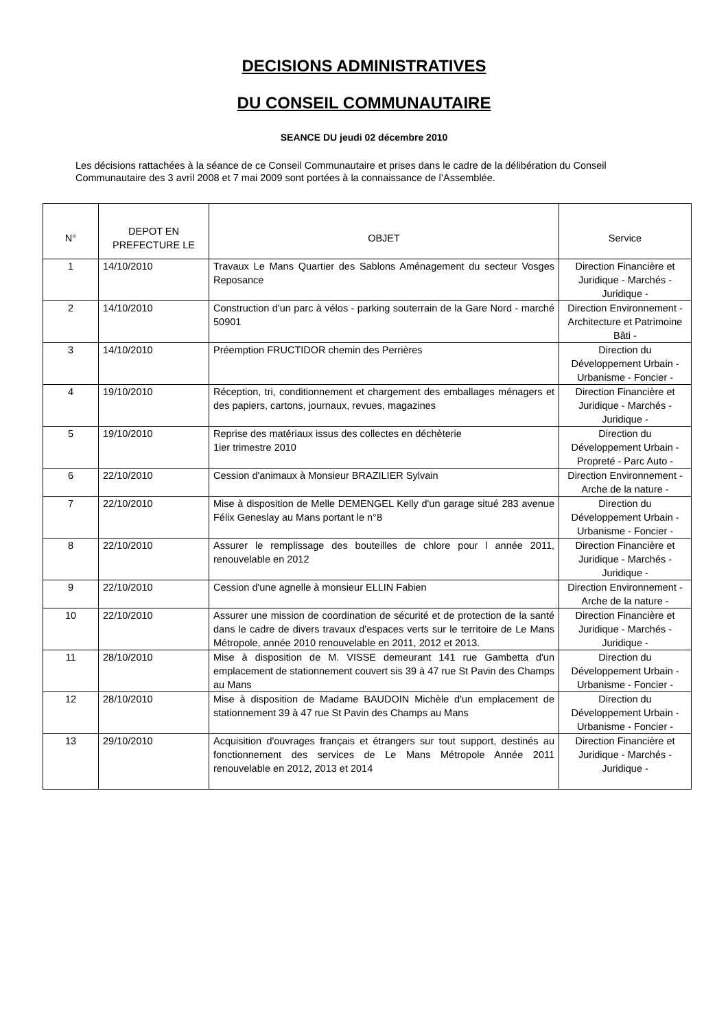DECISIONS ADMINISTRATIVES
DU CONSEIL COMMUNAUTAIRE
SEANCE DU jeudi 02 décembre 2010
Les décisions rattachées à la séance de ce Conseil Communautaire et prises dans le cadre de la délibération du Conseil Communautaire des 3 avril 2008 et 7 mai 2009 sont portées à la connaissance de l’Assemblée.
| N° | DEPOT EN PREFECTURE LE | OBJET | Service |
| --- | --- | --- | --- |
| 1 | 14/10/2010 | Travaux Le Mans Quartier des Sablons Aménagement du secteur Vosges Reposance | Direction Financière et Juridique - Marchés - Juridique - |
| 2 | 14/10/2010 | Construction d'un parc à vélos - parking souterrain de la Gare Nord - marché 50901 | Direction Environnement - Architecture et Patrimoine Bâti - |
| 3 | 14/10/2010 | Préemption FRUCTIDOR chemin des Perrières | Direction du Développement Urbain - Urbanisme - Foncier - |
| 4 | 19/10/2010 | Réception, tri, conditionnement et chargement des emballages ménagers et des papiers, cartons, journaux, revues, magazines | Direction Financière et Juridique - Marchés - Juridique - |
| 5 | 19/10/2010 | Reprise des matériaux issus des collectes en déchèterie 1ier trimestre 2010 | Direction du Développement Urbain - Propreté - Parc Auto - |
| 6 | 22/10/2010 | Cession d'animaux à Monsieur BRAZILIER Sylvain | Direction Environnement - Arche de la nature - |
| 7 | 22/10/2010 | Mise à disposition de Melle DEMENGEL Kelly d'un garage situé 283 avenue Félix Geneslay au Mans portant le n°8 | Direction du Développement Urbain - Urbanisme - Foncier - |
| 8 | 22/10/2010 | Assurer le remplissage des bouteilles de chlore pour l année 2011, renouvelable en 2012 | Direction Financière et Juridique - Marchés - Juridique - |
| 9 | 22/10/2010 | Cession d'une agnelle à monsieur ELLIN Fabien | Direction Environnement - Arche de la nature - |
| 10 | 22/10/2010 | Assurer une mission de coordination de sécurité et de protection de la santé dans le cadre de divers travaux d'espaces verts sur le territoire de Le Mans Métropole, année 2010 renouvelable en 2011, 2012 et 2013. | Direction Financière et Juridique - Marchés - Juridique - |
| 11 | 28/10/2010 | Mise à disposition de M. VISSE demeurant 141 rue Gambetta d'un emplacement de stationnement couvert sis 39 à 47 rue St Pavin des Champs au Mans | Direction du Développement Urbain - Urbanisme - Foncier - |
| 12 | 28/10/2010 | Mise à disposition de Madame BAUDOIN Michèle d'un emplacement de stationnement 39 à 47 rue St Pavin des Champs au Mans | Direction du Développement Urbain - Urbanisme - Foncier - |
| 13 | 29/10/2010 | Acquisition d'ouvrages français et étrangers sur tout support, destinés au fonctionnement des services de Le Mans Métropole Année 2011 renouvelable en 2012, 2013 et 2014 | Direction Financière et Juridique - Marchés - Juridique - |